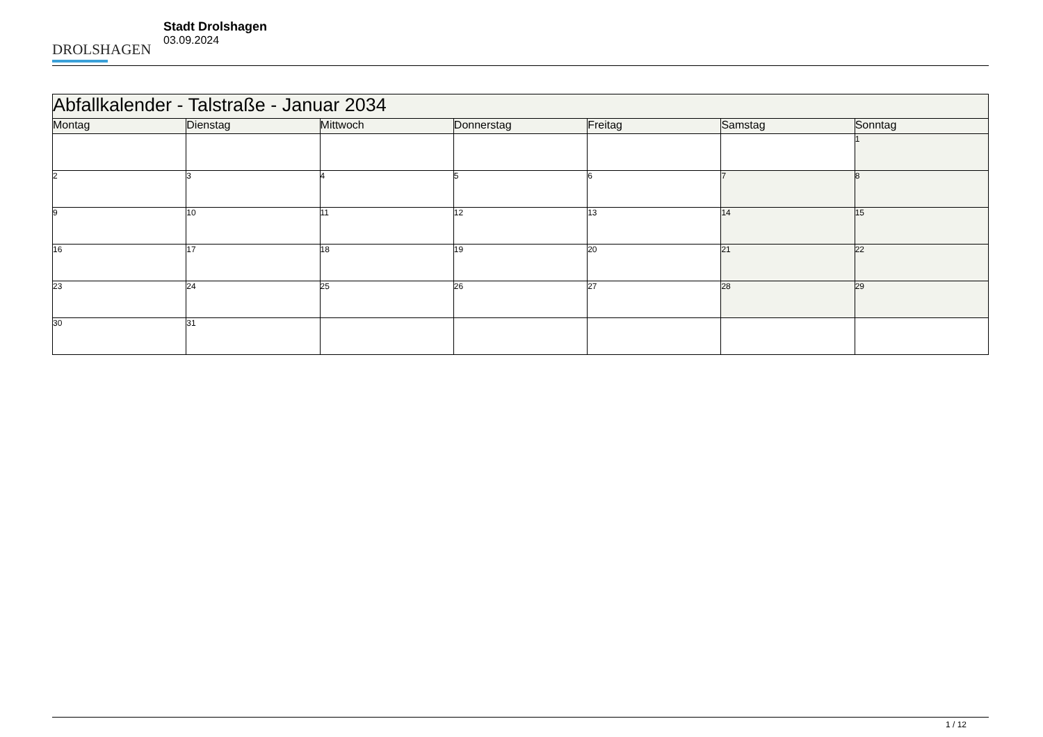DROLSHAGEN
Stadt Drolshagen
03.09.2024
| Abfallkalender - Talstraße - Januar 2034 | | | | | | |
| Montag | Dienstag | Mittwoch | Donnerstag | Freitag | Samstag | Sonntag |
| | | | | | | 1 |
| 2 | 3 | 4 | 5 | 6 | 7 | 8 |
| 9 | 10 | 11 | 12 | 13 | 14 | 15 |
| 16 | 17 | 18 | 19 | 20 | 21 | 22 |
| 23 | 24 | 25 | 26 | 27 | 28 | 29 |
| 30 | 31 | | | | | |
1 / 12